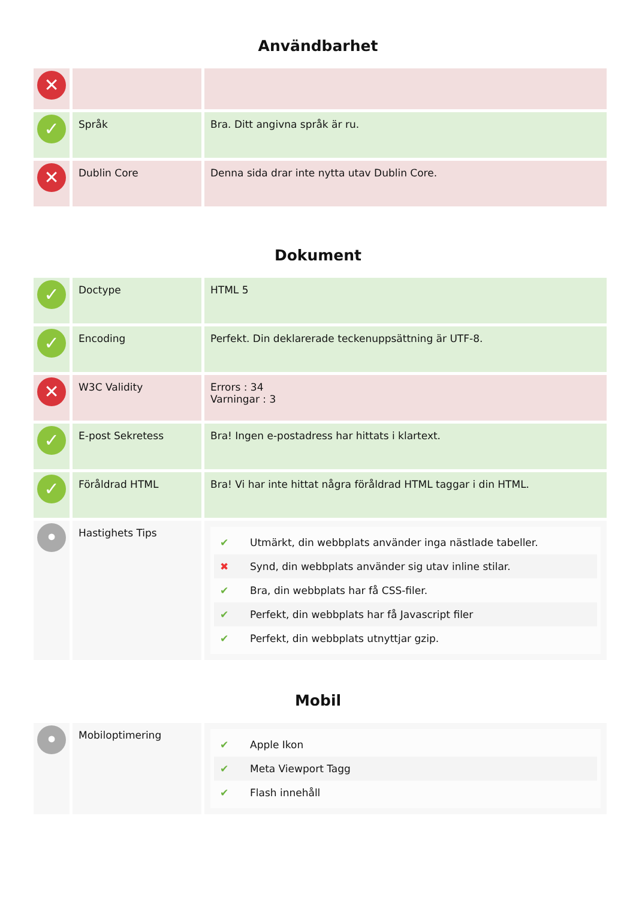Användbarhet
| ✕ | | |
| ✓ | Språk | Bra. Ditt angivna språk är ru. |
| ✕ | Dublin Core | Denna sida drar inte nytta utav Dublin Core. |
Dokument
| ✓ | Doctype | HTML 5 |
| ✓ | Encoding | Perfekt. Din deklarerade teckenuppsättning är UTF-8. |
| ✕ | W3C Validity | Errors : 34 Varningar : 3 |
| ✓ | E-post Sekretess | Bra! Ingen e-postadress har hittats i klartext. |
| ✓ | Föråldrad HTML | Bra! Vi har inte hittat några föråldrad HTML taggar i din HTML. |
| • | Hastighets Tips | / ✔ / Utmärkt, din webbplats använder inga nästlade tabeller. / / ✖ / Synd, din webbplats använder sig utav inline stilar. / / ✔ / Bra, din webbplats har få CSS-filer. / / ✔ / Perfekt, din webbplats har få Javascript filer / / ✔ / Perfekt, din webbplats utnyttjar gzip. / |
Mobil
| • | Mobiloptimering | / ✔ / Apple Ikon / / ✔ / Meta Viewport Tagg / / ✔ / Flash innehåll / |